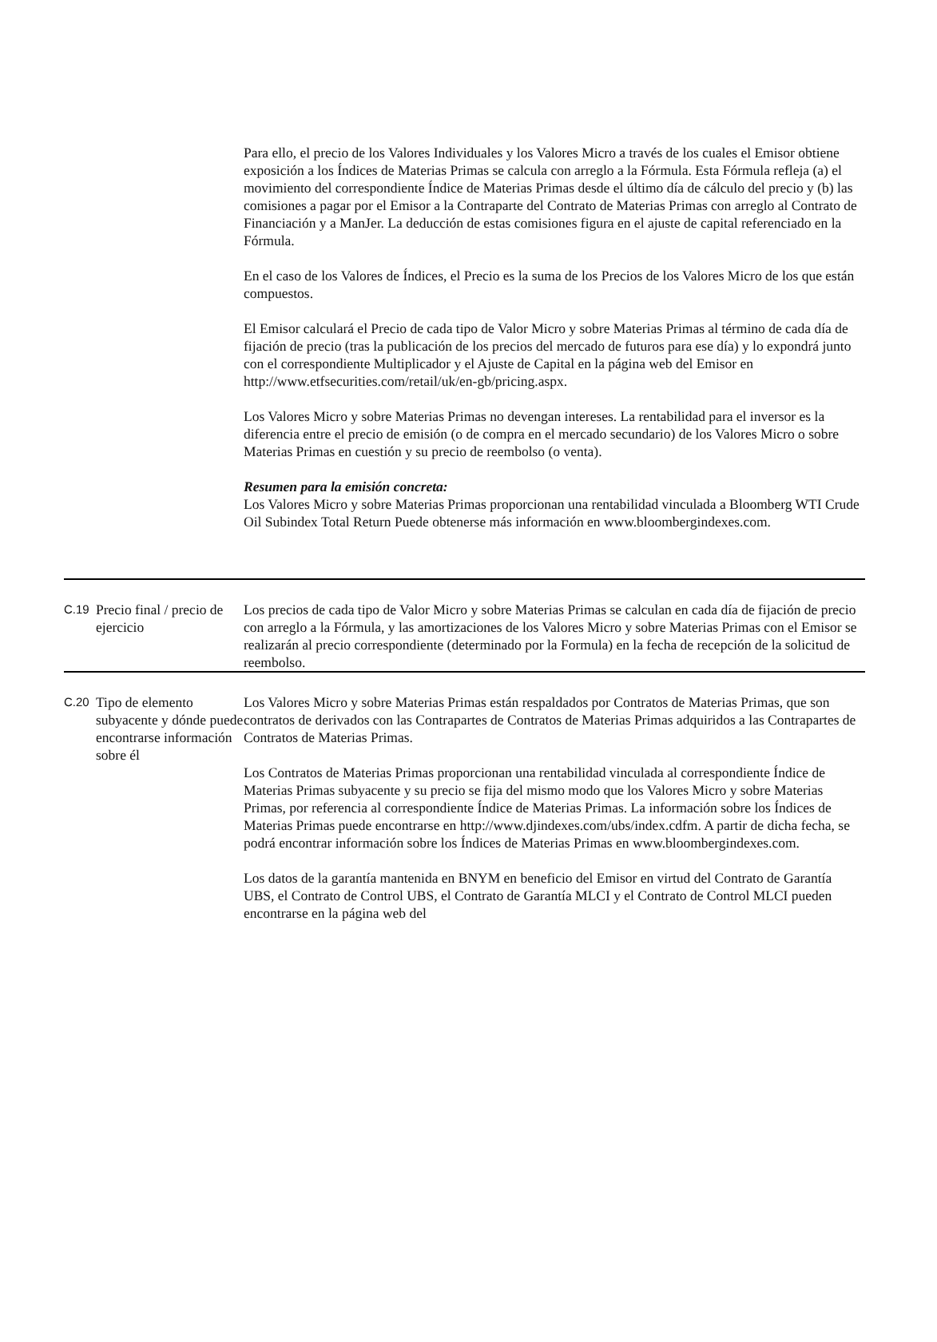| | | Para ello, el precio de los Valores Individuales y los Valores Micro a través de los cuales el Emisor obtiene exposición a los Índices de Materias Primas se calcula con arreglo a la Fórmula. Esta Fórmula refleja (a) el movimiento del correspondiente Índice de Materias Primas desde el último día de cálculo del precio y (b) las comisiones a pagar por el Emisor a la Contraparte del Contrato de Materias Primas con arreglo al Contrato de Financiación y a ManJer. La deducción de estas comisiones figura en el ajuste de capital referenciado en la Fórmula. En el caso de los Valores de Índices, el Precio es la suma de los Precios de los Valores Micro de los que están compuestos. El Emisor calculará el Precio de cada tipo de Valor Micro y sobre Materias Primas al término de cada día de fijación de precio (tras la publicación de los precios del mercado de futuros para ese día) y lo expondrá junto con el correspondiente Multiplicador y el Ajuste de Capital en la página web del Emisor en http://www.etfsecurities.com/retail/uk/en-gb/pricing.aspx. Los Valores Micro y sobre Materias Primas no devengan intereses. La rentabilidad para el inversor es la diferencia entre el precio de emisión (o de compra en el mercado secundario) de los Valores Micro o sobre Materias Primas en cuestión y su precio de reembolso (o venta). Resumen para la emisión concreta: Los Valores Micro y sobre Materias Primas proporcionan una rentabilidad vinculada a Bloomberg WTI Crude Oil Subindex Total Return Puede obtenerse más información en www.bloombergindexes.com. |
| C.19 | Precio final / precio de ejercicio | Los precios de cada tipo de Valor Micro y sobre Materias Primas se calculan en cada día de fijación de precio con arreglo a la Fórmula, y las amortizaciones de los Valores Micro y sobre Materias Primas con el Emisor se realizarán al precio correspondiente (determinado por la Formula) en la fecha de recepción de la solicitud de reembolso. |
| C.20 | Tipo de elemento subyacente y dónde puede encontrarse información sobre él | Los Valores Micro y sobre Materias Primas están respaldados por Contratos de Materias Primas, que son contratos de derivados con las Contrapartes de Contratos de Materias Primas adquiridos a las Contrapartes de Contratos de Materias Primas. Los Contratos de Materias Primas proporcionan una rentabilidad vinculada al correspondiente Índice de Materias Primas subyacente y su precio se fija del mismo modo que los Valores Micro y sobre Materias Primas, por referencia al correspondiente Índice de Materias Primas. La información sobre los Índices de Materias Primas puede encontrarse en http://www.djindexes.com/ubs/index.cdfm. A partir de dicha fecha, se podrá encontrar información sobre los Índices de Materias Primas en www.bloombergindexes.com. Los datos de la garantía mantenida en BNYM en beneficio del Emisor en virtud del Contrato de Garantía UBS, el Contrato de Control UBS, el Contrato de Garantía MLCI y el Contrato de Control MLCI pueden encontrarse en la página web del |